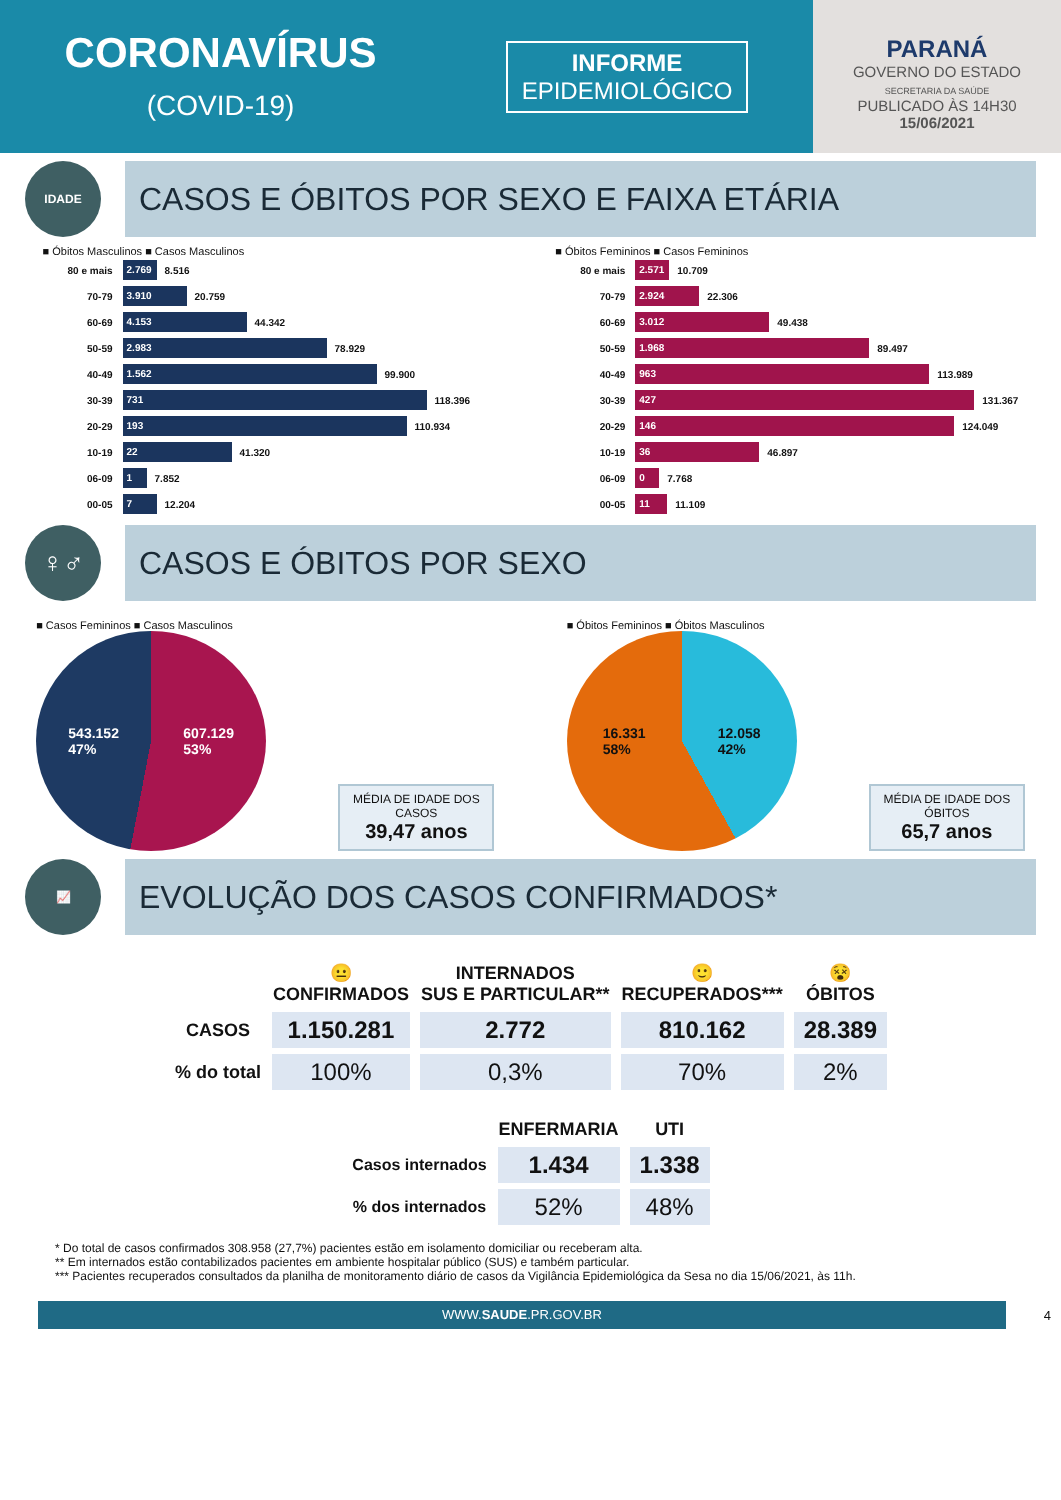CORONAVÍRUS
(COVID-19)
INFORME
EPIDEMIOLÓGICO
PARANÁ
GOVERNO DO ESTADO
SECRETARIA DA SAÚDE
PUBLICADO ÀS 14H30
15/06/2021
IDADE
CASOS E ÓBITOS POR SEXO E FAIXA ETÁRIA
■ Óbitos Masculinos ■ Casos Masculinos
80 e mais 2.769 8.516
70-79 3.910 20.759
60-69 4.153 44.342
50-59 2.983 78.929
40-49 1.562 99.900
30-39 731 118.396
20-29 193 110.934
10-19 22 41.320
06-09 1 7.852
00-05 7 12.204
■ Óbitos Femininos ■ Casos Femininos
80 e mais 2.571 10.709
70-79 2.924 22.306
60-69 3.012 49.438
50-59 1.968 89.497
40-49 963 113.989
30-39 427 131.367
20-29 146 124.049
10-19 36 46.897
06-09 0 7.768
00-05 11 11.109
♀♂ CASOS E ÓBITOS POR SEXO
■ Casos Femininos ■ Casos Masculinos
543.152
47% 607.129
53%
MÉDIA DE IDADE DOS CASOS
39,47 anos
■ Óbitos Femininos ■ Óbitos Masculinos
16.331
58% 12.058
42%
MÉDIA DE IDADE DOS ÓBITOS
65,7 anos
📈
EVOLUÇÃO DOS CASOS CONFIRMADOS*
| | 😐 CONFIRMADOS | INTERNADOS SUS E PARTICULAR** | 🙂 RECUPERADOS*** | 😵 ÓBITOS |
| --- | --- | --- | --- | --- |
| CASOS | 1.150.281 | 2.772 | 810.162 | 28.389 |
| % do total | 100% | 0,3% | 70% | 2% |
| | ENFERMARIA | UTI |
| --- | --- | --- |
| Casos internados | 1.434 | 1.338 |
| % dos internados | 52% | 48% |
* Do total de casos confirmados 308.958 (27,7%) pacientes estão em isolamento domiciliar ou receberam alta.
** Em internados estão contabilizados pacientes em ambiente hospitalar público (SUS) e também particular.
*** Pacientes recuperados consultados da planilha de monitoramento diário de casos da Vigilância Epidemiológica da Sesa no dia 15/06/2021, às 11h.
WWW.SAUDE.PR.GOV.BR
4